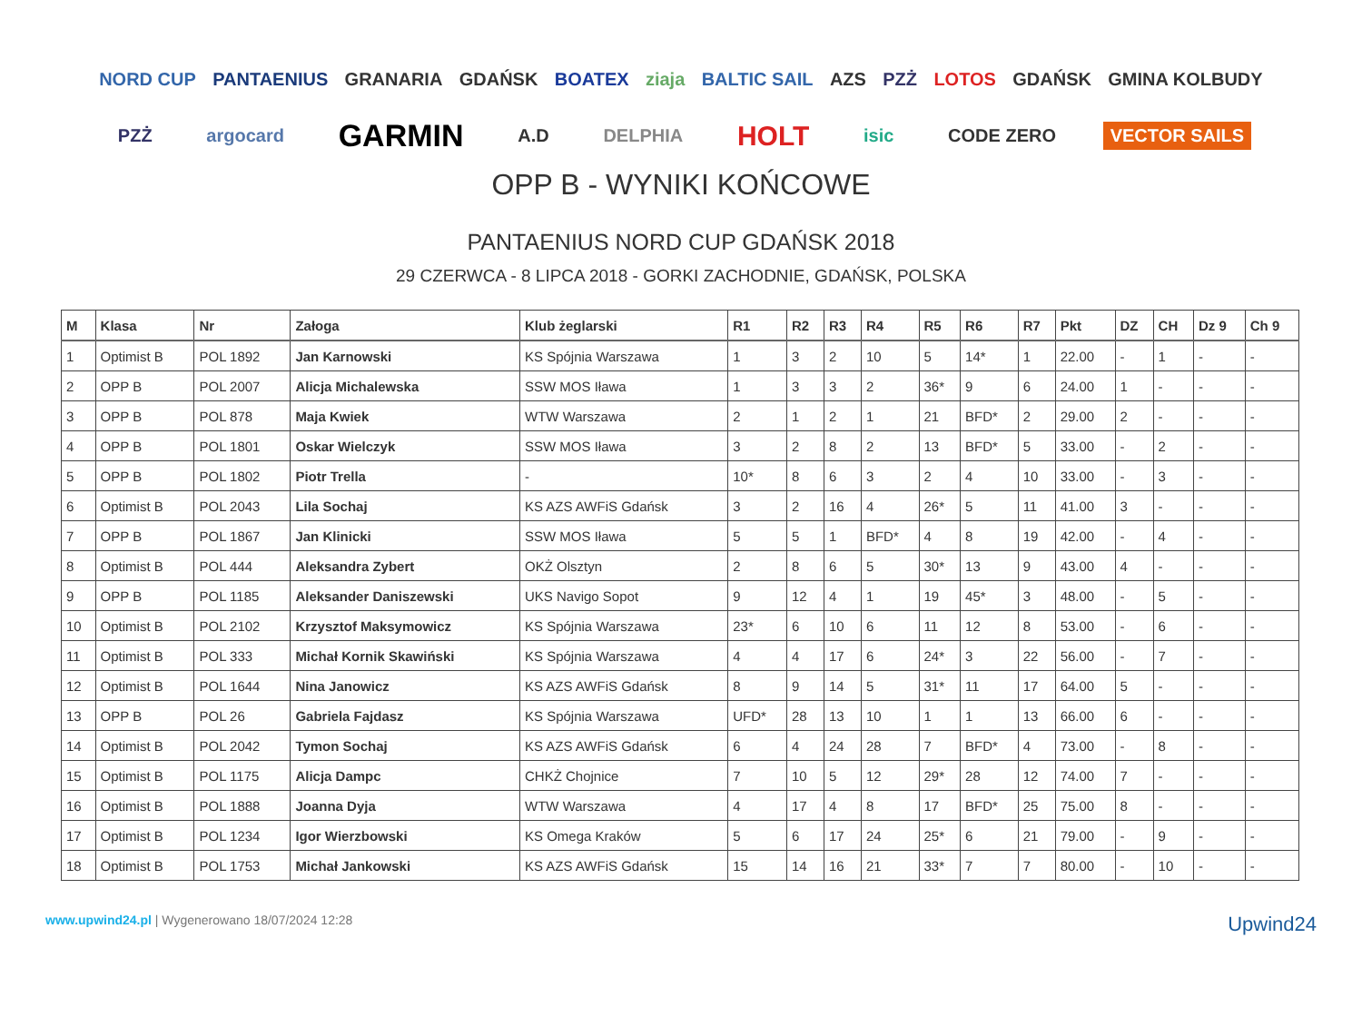NORD CUP PANTAENIUS GRANARIA GDAŃSK BOATEX ziaja BALTIC SAIL AZS PZŻ LOTOS GDAŃSK GMINA KOLBUDY PZŻ argocard GARMIN A.D DELPHIA HOLT isic CODE ZERO VECTOR SAILS
OPP B - WYNIKI KOŃCOWE
PANTAENIUS NORD CUP GDAŃSK 2018
29 CZERWCA - 8 LIPCA 2018 - GORKI ZACHODNIE, GDAŃSK, POLSKA
| M | Klasa | Nr | Załoga | Klub żeglarski | R1 | R2 | R3 | R4 | R5 | R6 | R7 | Pkt | DZ | CH | Dz 9 | Ch 9 |
| --- | --- | --- | --- | --- | --- | --- | --- | --- | --- | --- | --- | --- | --- | --- | --- | --- |
| 1 | Optimist B | POL 1892 | Jan Karnowski | KS Spójnia Warszawa | 1 | 3 | 2 | 10 | 5 | 14* | 1 | 22.00 | - | 1 | - | - |
| 2 | OPP B | POL 2007 | Alicja Michalewska | SSW MOS Iława | 1 | 3 | 3 | 2 | 36* | 9 | 6 | 24.00 | 1 | - | - | - |
| 3 | OPP B | POL 878 | Maja Kwiek | WTW Warszawa | 2 | 1 | 2 | 1 | 21 | BFD* | 2 | 29.00 | 2 | - | - | - |
| 4 | OPP B | POL 1801 | Oskar Wielczyk | SSW MOS Iława | 3 | 2 | 8 | 2 | 13 | BFD* | 5 | 33.00 | - | 2 | - | - |
| 5 | OPP B | POL 1802 | Piotr Trella | - | 10* | 8 | 6 | 3 | 2 | 4 | 10 | 33.00 | - | 3 | - | - |
| 6 | Optimist B | POL 2043 | Lila Sochaj | KS AZS AWFiS Gdańsk | 3 | 2 | 16 | 4 | 26* | 5 | 11 | 41.00 | 3 | - | - | - |
| 7 | OPP B | POL 1867 | Jan Klinicki | SSW MOS Iława | 5 | 5 | 1 | BFD* | 4 | 8 | 19 | 42.00 | - | 4 | - | - |
| 8 | Optimist B | POL 444 | Aleksandra Zybert | OKŻ Olsztyn | 2 | 8 | 6 | 5 | 30* | 13 | 9 | 43.00 | 4 | - | - | - |
| 9 | OPP B | POL 1185 | Aleksander Daniszewski | UKS Navigo Sopot | 9 | 12 | 4 | 1 | 19 | 45* | 3 | 48.00 | - | 5 | - | - |
| 10 | Optimist B | POL 2102 | Krzysztof Maksymowicz | KS Spójnia Warszawa | 23* | 6 | 10 | 6 | 11 | 12 | 8 | 53.00 | - | 6 | - | - |
| 11 | Optimist B | POL 333 | Michał Kornik Skawiński | KS Spójnia Warszawa | 4 | 4 | 17 | 6 | 24* | 3 | 22 | 56.00 | - | 7 | - | - |
| 12 | Optimist B | POL 1644 | Nina Janowicz | KS AZS AWFiS Gdańsk | 8 | 9 | 14 | 5 | 31* | 11 | 17 | 64.00 | 5 | - | - | - |
| 13 | OPP B | POL 26 | Gabriela Fajdasz | KS Spójnia Warszawa | UFD* | 28 | 13 | 10 | 1 | 1 | 13 | 66.00 | 6 | - | - | - |
| 14 | Optimist B | POL 2042 | Tymon Sochaj | KS AZS AWFiS Gdańsk | 6 | 4 | 24 | 28 | 7 | BFD* | 4 | 73.00 | - | 8 | - | - |
| 15 | Optimist B | POL 1175 | Alicja Dampc | CHKŻ Chojnice | 7 | 10 | 5 | 12 | 29* | 28 | 12 | 74.00 | 7 | - | - | - |
| 16 | Optimist B | POL 1888 | Joanna Dyja | WTW Warszawa | 4 | 17 | 4 | 8 | 17 | BFD* | 25 | 75.00 | 8 | - | - | - |
| 17 | Optimist B | POL 1234 | Igor Wierzbowski | KS Omega Kraków | 5 | 6 | 17 | 24 | 25* | 6 | 21 | 79.00 | - | 9 | - | - |
| 18 | Optimist B | POL 1753 | Michał Jankowski | KS AZS AWFiS Gdańsk | 15 | 14 | 16 | 21 | 33* | 7 | 7 | 80.00 | - | 10 | - | - |
www.upwind24.pl | Wygenerowano 18/07/2024 12:28
Upwind24